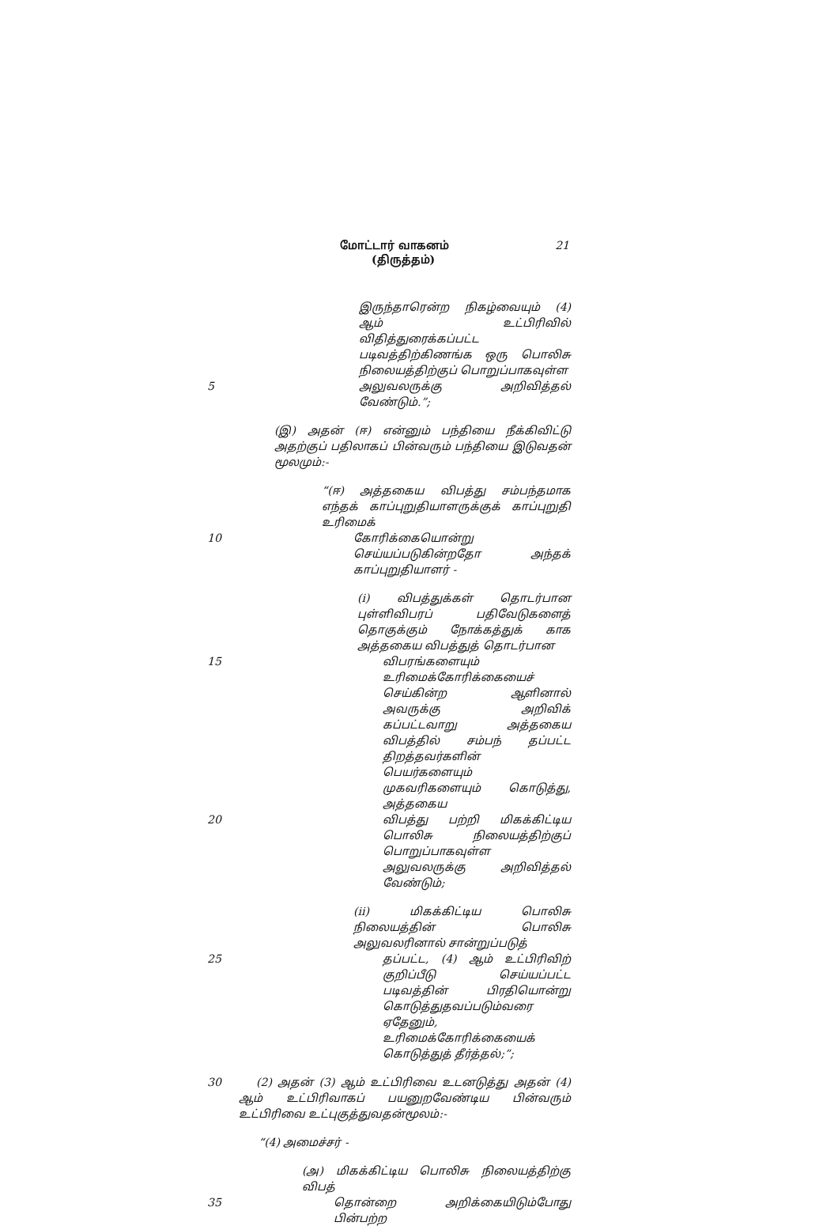மோட்டார் வாகனம்
(திருத்தம்)
21
இருந்தாரென்ற நிகழ்வையும் (4) ஆம் உட்பிரிவில் விதித்துரைக்கப்பட்ட படிவத்திற்கிணங்க ஒரு பொலிசு நிலையத்திற்குப் பொறுப்பாகவுள்ள
5 அலுவலருக்கு அறிவித்தல் வேண்டும்.”;
(இ) அதன் (ஈ) என்னும் பந்தியை நீக்கிவிட்டு அதற்குப் பதிலாகப் பின்வரும் பந்தியை இடுவதன் மூலமும்:-
“(ஈ) அத்தகைய விபத்து சம்பந்தமாக எந்தக் காப்புறுதியாளருக்குக் காப்புறுதி உரிமைக்
10 கோரிக்கையொன்று செய்யப்படுகின்றதோ அந்தக் காப்புறுதியாளர் -
(i) விபத்துக்கள் தொடர்பான புள்ளிவிபரப் பதிவேடுகளைத் தொகுக்கும் நோக்கத்துக் காக அத்தகைய விபத்துத் தொடர்பான
15 விபரங்களையும் உரிமைக்கோரிக்கையைச் செய்கின்ற ஆளினால் அவருக்கு அறிவிக் கப்பட்டவாறு அத்தகைய விபத்தில் சம்பந் தப்பட்ட திறத்தவர்களின் பெயர்களையும் முகவரிகளையும் கொடுத்து, அத்தகைய
20 விபத்து பற்றி மிகக்கிட்டிய பொலிசு நிலையத்திற்குப் பொறுப்பாகவுள்ள அலுவலருக்கு அறிவித்தல் வேண்டும்;
(ii) மிகக்கிட்டிய பொலிசு நிலையத்தின் பொலிசு அலுவலரினால் சான்றுப்படுத்
25 தப்பட்ட, (4) ஆம் உட்பிரிவிற் குறிப்பீடு செய்யப்பட்ட படிவத்தின் பிரதியொன்று கொடுத்துதவப்படும்வரை ஏதேனும், உரிமைக்கோரிக்கையைக் கொடுத்துத் தீர்த்தல்;”;
30 (2) அதன் (3) ஆம் உட்பிரிவை உடனடுத்து அதன் (4) ஆம் உட்பிரிவாகப் பயனுறவேண்டிய பின்வரும் உட்பிரிவை உட்புகுத்துவதன்மூலம்:-
“(4) அமைச்சர் -
(அ) மிகக்கிட்டிய பொலிசு நிலையத்திற்கு விபத்
35 தொன்றை அறிக்கையிடும்போது பின்பற்ற